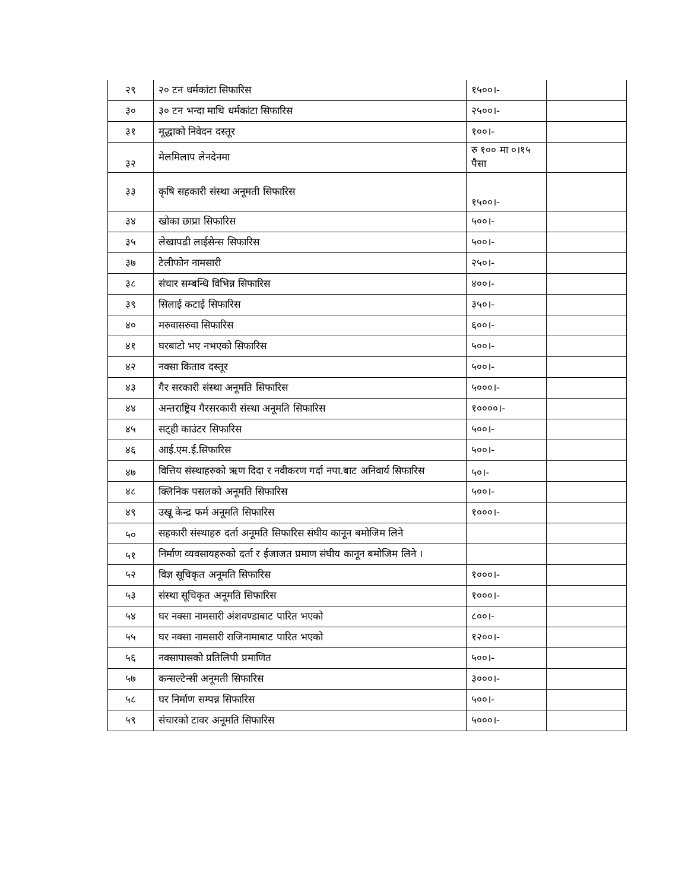| २९ | २० टन धर्मकांटा सिफारिस | १५००।- | |
| ३० | ३० टन भन्दा माथि धर्मकांटा सिफारिस | २५००।- | |
| ३१ | मूद्धाको निवेदन दस्तूर | १००।- | |
| ३२ | मेलमिलाप लेनदेनमा | रु १०० मा ०।१५ पैसा | |
| ३३ | कृषि सहकारी संस्था अनूमती सिफारिस | १५००।- | |
| ३४ | खोका छाप्रा सिफारिस | ५००।- | |
| ३५ | लेखापढी लाईसेन्स सिफारिस | ५००।- | |
| ३७ | टेलीफोन नामसारी | २५०।- | |
| ३८ | संचार सम्बन्धि विभिन्न सिफारिस | ४००।- | |
| ३९ | सिलाई कटाई सिफारिस | ३५०।- | |
| ४० | मरुवासरुवा सिफारिस | ६००।- | |
| ४१ | घरबाटो भए नभएको सिफारिस | ५००।- | |
| ४२ | नक्सा किताव दस्तूर | ५००।- | |
| ४३ | गैर सरकारी संस्था अनूमति सिफारिस | ५०००।- | |
| ४४ | अन्तराष्ट्रिय गैरसरकारी संस्था अनूमति सिफारिस | १००००।- | |
| ४५ | सट्ही काउंटर सिफारिस | ५००।- | |
| ४६ | आई.एम.ई.सिफारिस | ५००।- | |
| ४७ | वित्तिय संस्थाहरुको ऋण दिदा र नवीकरण गर्दा नपा.बाट अनिवार्य सिफारिस | ५०।- | |
| ४८ | क्लिनिक पसलको अनूमति सिफारिस | ५००।- | |
| ४९ | उखू केन्द्र फर्म अनूमति सिफारिस | १०००।- | |
| ५० | सहकारी संस्थाहरु दर्ता अनूमति सिफारिस संघीय कानून बमोजिम लिने | | |
| ५१ | निर्माण व्यवसायहरुको दर्ता र ईजाजत प्रमाण संघीय कानून बमोजिम लिने । | | |
| ५२ | विज्ञ सूचिकृत अनूमति सिफारिस | १०००।- | |
| ५३ | संस्था सूचिकृत अनूमति सिफारिस | १०००।- | |
| ५४ | घर नक्सा नामसारी अंशवण्डाबाट पारित भएको | ८००।- | |
| ५५ | घर नक्सा नामसारी राजिनामाबाट पारित भएको | १२००।- | |
| ५६ | नक्सापासको प्रतिलिपी प्रमाणित | ५००।- | |
| ५७ | कन्सल्टेन्सी अनूमती सिफारिस | ३०००।- | |
| ५८ | घर निर्माण सम्पन्न सिफारिस | ५००।- | |
| ५९ | संचारको टावर अनूमति सिफारिस | ५०००।- | |